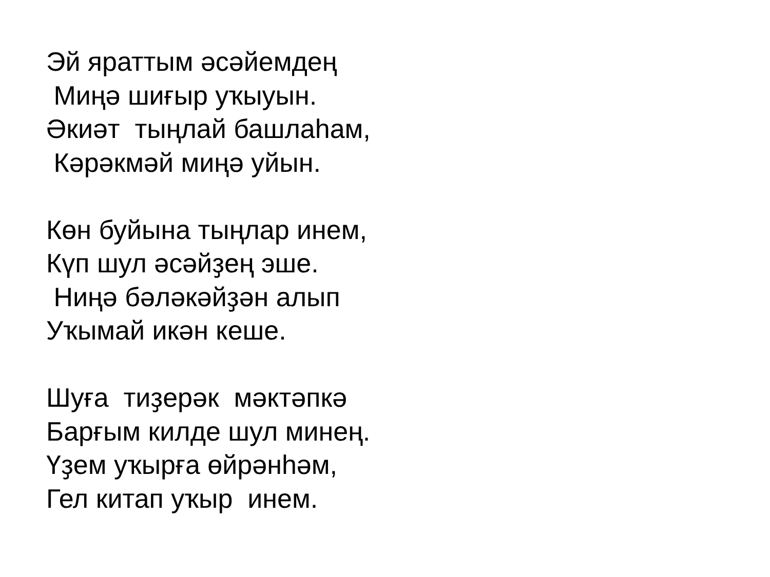Эй яраттым әсәйемдең Миңә шиғыр уҡыуын. Әкиәт тыңлай башлаһам, Кәрәкмәй миңә уйын.
Көн буйына тыңлар инем, Күп шул әсәйҙең эше. Ниңә бәләкәйҙән алып Уҡымай икән кеше.
Шуға тиҙерәк мәктәпкә Барғым килде шул минең. Үҙем уҡырға өйрәнһәм, Гел китап уҡыр инем.